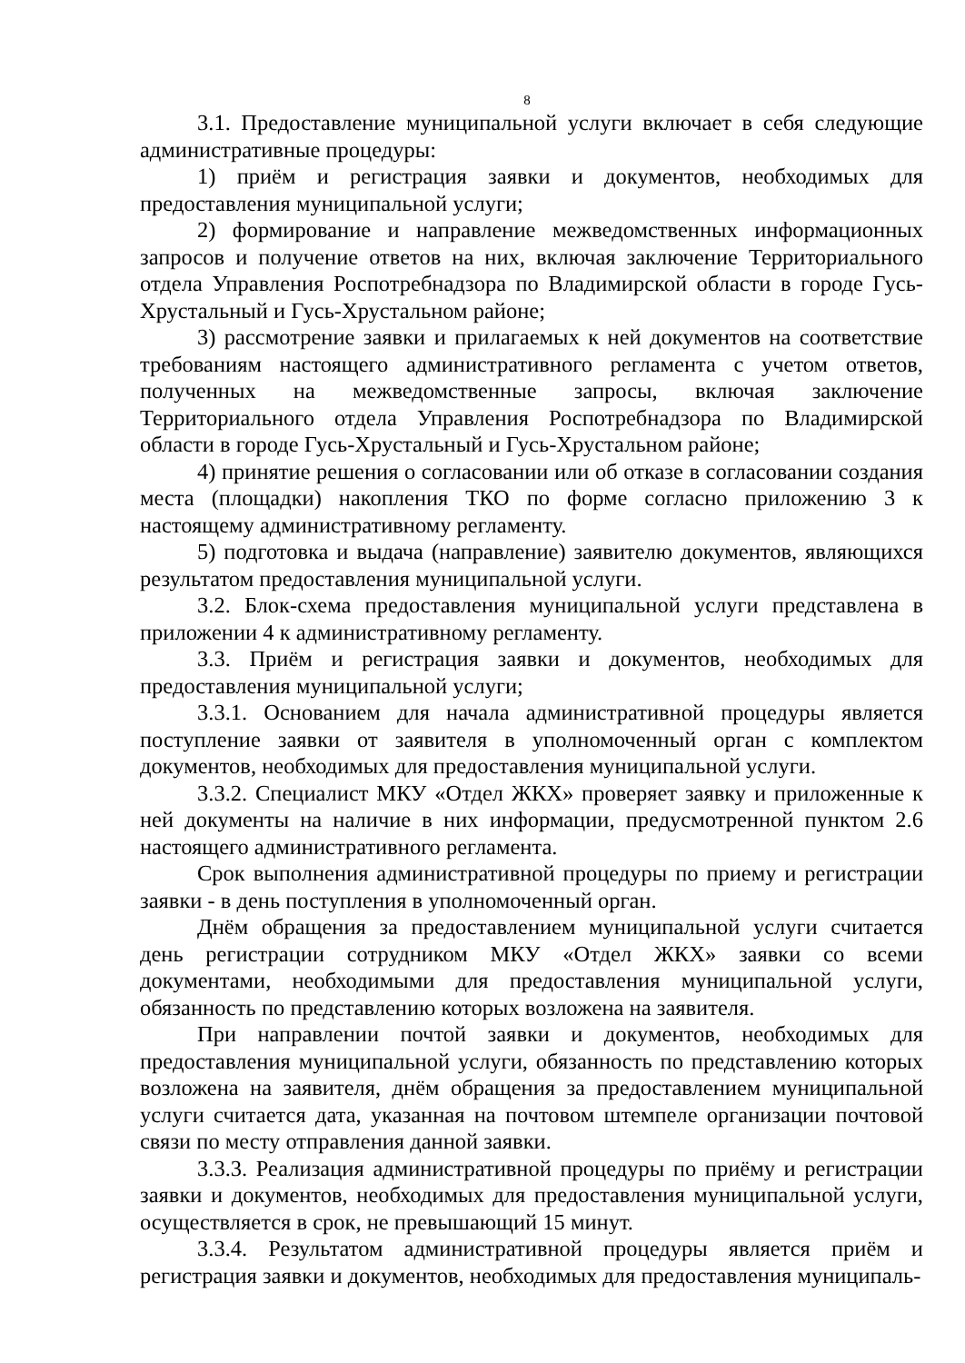8
3.1. Предоставление муниципальной услуги включает в себя следующие административные процедуры:
1) приём и регистрация заявки и документов, необходимых для предоставления муниципальной услуги;
2) формирование и направление межведомственных информационных запросов и получение ответов на них, включая заключение Территориального отдела Управления Роспотребнадзора по Владимирской области в городе Гусь-Хрустальный и Гусь-Хрустальном районе;
3) рассмотрение заявки и прилагаемых к ней документов на соответствие требованиям настоящего административного регламента с учетом ответов, полученных на межведомственные запросы, включая заключение Территориального отдела Управления Роспотребнадзора по Владимирской области в городе Гусь-Хрустальный и Гусь-Хрустальном районе;
4) принятие решения о согласовании или об отказе в согласовании создания места (площадки) накопления ТКО по форме согласно приложению 3 к настоящему административному регламенту.
5) подготовка и выдача (направление) заявителю документов, являющихся результатом предоставления муниципальной услуги.
3.2. Блок-схема предоставления муниципальной услуги представлена в приложении 4 к административному регламенту.
3.3. Приём и регистрация заявки и документов, необходимых для предоставления муниципальной услуги;
3.3.1. Основанием для начала административной процедуры является поступление заявки от заявителя в уполномоченный орган с комплектом документов, необходимых для предоставления муниципальной услуги.
3.3.2. Специалист МКУ «Отдел ЖКХ» проверяет заявку и приложенные к ней документы на наличие в них информации, предусмотренной пунктом 2.6 настоящего административного регламента.
Срок выполнения административной процедуры по приему и регистрации заявки - в день поступления в уполномоченный орган.
Днём обращения за предоставлением муниципальной услуги считается день регистрации сотрудником МКУ «Отдел ЖКХ» заявки со всеми документами, необходимыми для предоставления муниципальной услуги, обязанность по представлению которых возложена на заявителя.
При направлении почтой заявки и документов, необходимых для предоставления муниципальной услуги, обязанность по представлению которых возложена на заявителя, днём обращения за предоставлением муниципальной услуги считается дата, указанная на почтовом штемпеле организации почтовой связи по месту отправления данной заявки.
3.3.3. Реализация административной процедуры по приёму и регистрации заявки и документов, необходимых для предоставления муниципальной услуги, осуществляется в срок, не превышающий 15 минут.
3.3.4. Результатом административной процедуры является приём и регистрация заявки и документов, необходимых для предоставления муниципаль-